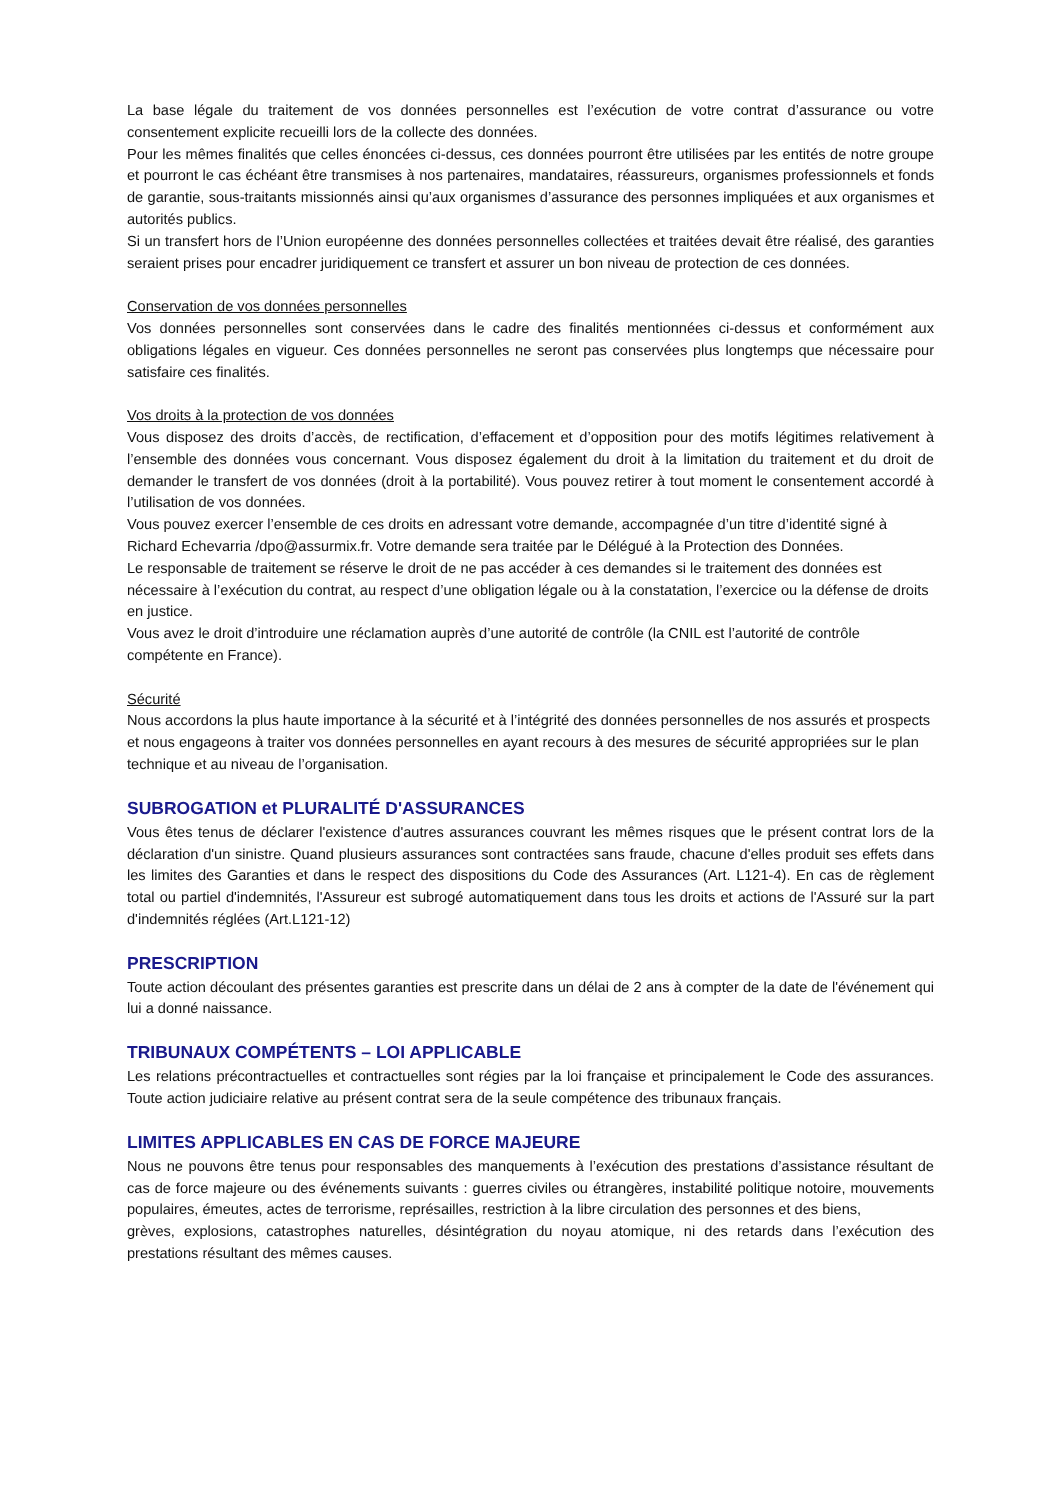La base légale du traitement de vos données personnelles est l’exécution de votre contrat d’assurance ou votre consentement explicite recueilli lors de la collecte des données.
Pour les mêmes finalités que celles énoncées ci-dessus, ces données pourront être utilisées par les entités de notre groupe et pourront le cas échéant être transmises à nos partenaires, mandataires, réassureurs, organismes professionnels et fonds de garantie, sous-traitants missionnés ainsi qu’aux organismes d’assurance des personnes impliquées et aux organismes et autorités publics.
Si un transfert hors de l’Union européenne des données personnelles collectées et traitées devait être réalisé, des garanties seraient prises pour encadrer juridiquement ce transfert et assurer un bon niveau de protection de ces données.
Conservation de vos données personnelles
Vos données personnelles sont conservées dans le cadre des finalités mentionnées ci-dessus et conformément aux obligations légales en vigueur. Ces données personnelles ne seront pas conservées plus longtemps que nécessaire pour satisfaire ces finalités.
Vos droits à la protection de vos données
Vous disposez des droits d’accès, de rectification, d’effacement et d’opposition pour des motifs légitimes relativement à l’ensemble des données vous concernant. Vous disposez également du droit à la limitation du traitement et du droit de demander le transfert de vos données (droit à la portabilité). Vous pouvez retirer à tout moment le consentement accordé à l’utilisation de vos données.
Vous pouvez exercer l’ensemble de ces droits en adressant votre demande, accompagnée d’un titre d’identité signé à Richard Echevarria /dpo@assurmix.fr. Votre demande sera traitée par le Délégué à la Protection des Données.
Le responsable de traitement se réserve le droit de ne pas accéder à ces demandes si le traitement des données est nécessaire à l’exécution du contrat, au respect d’une obligation légale ou à la constatation, l’exercice ou la défense de droits en justice.
Vous avez le droit d’introduire une réclamation auprès d’une autorité de contrôle (la CNIL est l’autorité de contrôle compétente en France).
Sécurité
Nous accordons la plus haute importance à la sécurité et à l’intégrité des données personnelles de nos assurés et prospects et nous engageons à traiter vos données personnelles en ayant recours à des mesures de sécurité appropriées sur le plan technique et au niveau de l’organisation.
SUBROGATION et PLURALITÉ D'ASSURANCES
Vous êtes tenus de déclarer l'existence d'autres assurances couvrant les mêmes risques que le présent contrat lors de la déclaration d'un sinistre. Quand plusieurs assurances sont contractées sans fraude, chacune d'elles produit ses effets dans les limites des Garanties et dans le respect des dispositions du Code des Assurances (Art. L121-4). En cas de règlement total ou partiel d'indemnités, l'Assureur est subrogé automatiquement dans tous les droits et actions de l'Assuré sur la part d'indemnités réglées (Art.L121-12)
PRESCRIPTION
Toute action découlant des présentes garanties est prescrite dans un délai de 2 ans à compter de la date de l'événement qui lui a donné naissance.
TRIBUNAUX COMPÉTENTS – LOI APPLICABLE
Les relations précontractuelles et contractuelles sont régies par la loi française et principalement le Code des assurances. Toute action judiciaire relative au présent contrat sera de la seule compétence des tribunaux français.
LIMITES APPLICABLES EN CAS DE FORCE MAJEURE
Nous ne pouvons être tenus pour responsables des manquements à l’exécution des prestations d’assistance résultant de cas de force majeure ou des événements suivants : guerres civiles ou étrangères, instabilité politique notoire, mouvements populaires, émeutes, actes de terrorisme, représailles, restriction à la libre circulation des personnes et des biens,
grèves, explosions, catastrophes naturelles, désintégration du noyau atomique, ni des retards dans l’exécution des prestations résultant des mêmes causes.